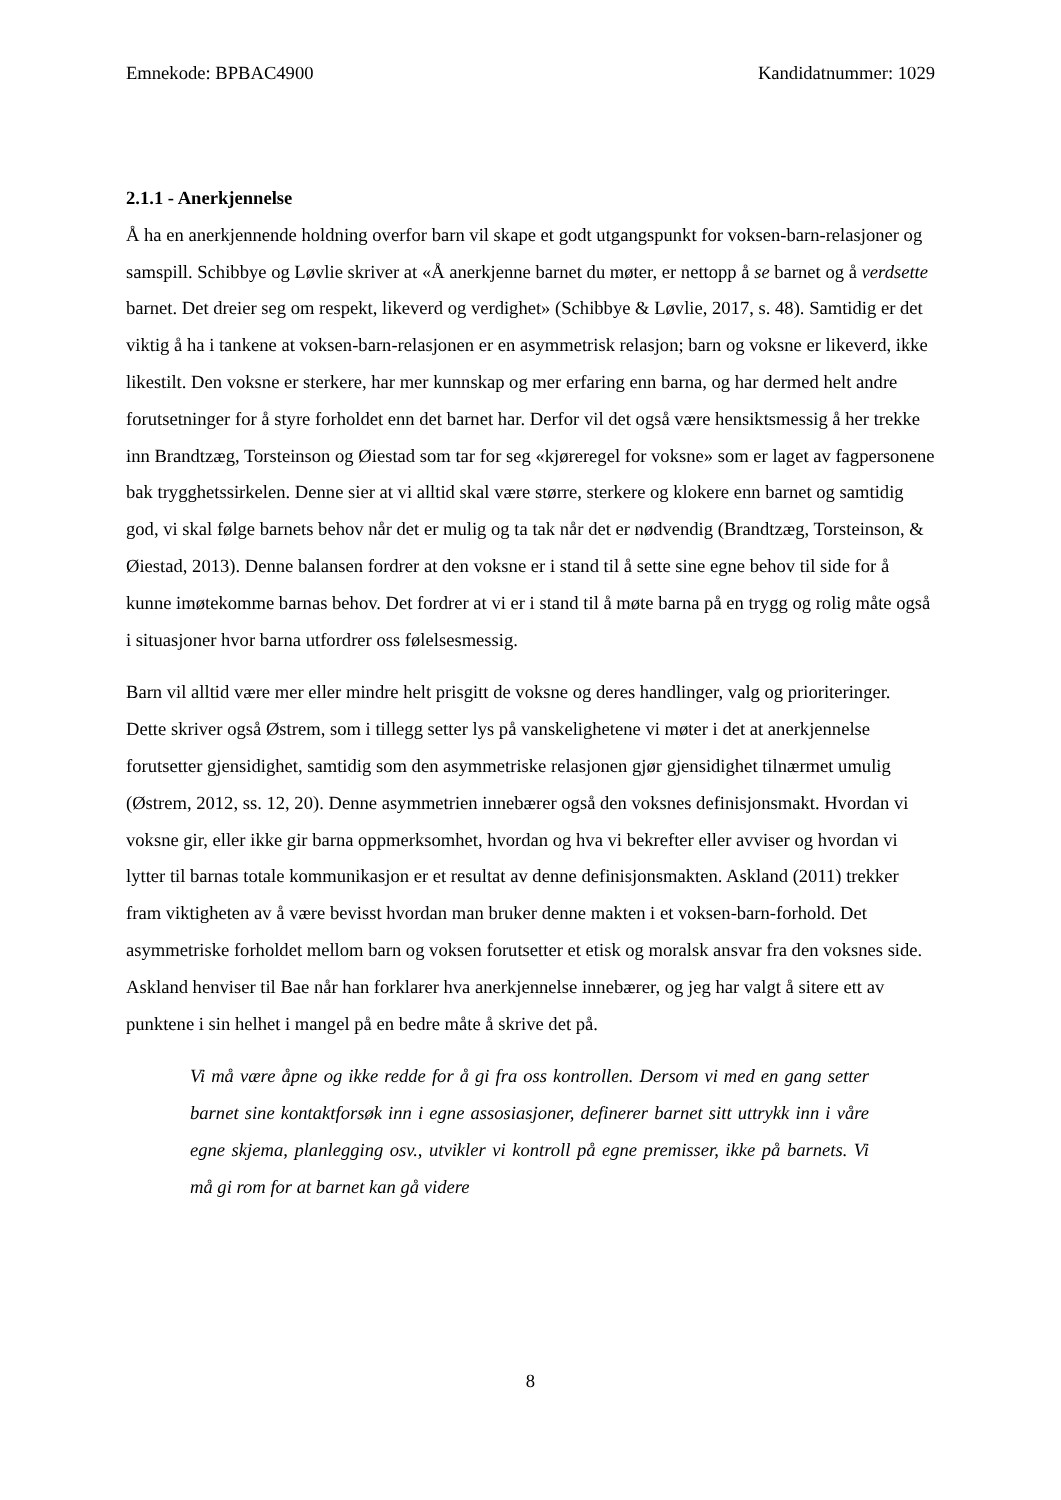Emnekode: BPBAC4900 Kandidatnummer: 1029
2.1.1 - Anerkjennelse
Å ha en anerkjennende holdning overfor barn vil skape et godt utgangspunkt for voksen-barn-relasjoner og samspill. Schibbye og Løvlie skriver at «Å anerkjenne barnet du møter, er nettopp å se barnet og å verdsette barnet. Det dreier seg om respekt, likeverd og verdighet» (Schibbye & Løvlie, 2017, s. 48). Samtidig er det viktig å ha i tankene at voksen-barn-relasjonen er en asymmetrisk relasjon; barn og voksne er likeverd, ikke likestilt. Den voksne er sterkere, har mer kunnskap og mer erfaring enn barna, og har dermed helt andre forutsetninger for å styre forholdet enn det barnet har. Derfor vil det også være hensiktsmessig å her trekke inn Brandtzæg, Torsteinson og Øiestad som tar for seg «kjøreregel for voksne» som er laget av fagpersonene bak trygghetssirkelen. Denne sier at vi alltid skal være større, sterkere og klokere enn barnet og samtidig god, vi skal følge barnets behov når det er mulig og ta tak når det er nødvendig (Brandtzæg, Torsteinson, & Øiestad, 2013). Denne balansen fordrer at den voksne er i stand til å sette sine egne behov til side for å kunne imøtekomme barnas behov. Det fordrer at vi er i stand til å møte barna på en trygg og rolig måte også i situasjoner hvor barna utfordrer oss følelsesmessig.
Barn vil alltid være mer eller mindre helt prisgitt de voksne og deres handlinger, valg og prioriteringer. Dette skriver også Østrem, som i tillegg setter lys på vanskelighetene vi møter i det at anerkjennelse forutsetter gjensidighet, samtidig som den asymmetriske relasjonen gjør gjensidighet tilnærmet umulig (Østrem, 2012, ss. 12, 20). Denne asymmetrien innebærer også den voksnes definisjonsmakt. Hvordan vi voksne gir, eller ikke gir barna oppmerksomhet, hvordan og hva vi bekrefter eller avviser og hvordan vi lytter til barnas totale kommunikasjon er et resultat av denne definisjonsmakten. Askland (2011) trekker fram viktigheten av å være bevisst hvordan man bruker denne makten i et voksen-barn-forhold. Det asymmetriske forholdet mellom barn og voksen forutsetter et etisk og moralsk ansvar fra den voksnes side. Askland henviser til Bae når han forklarer hva anerkjennelse innebærer, og jeg har valgt å sitere ett av punktene i sin helhet i mangel på en bedre måte å skrive det på.
Vi må være åpne og ikke redde for å gi fra oss kontrollen. Dersom vi med en gang setter barnet sine kontaktforsøk inn i egne assosiasjoner, definerer barnet sitt uttrykk inn i våre egne skjema, planlegging osv., utvikler vi kontroll på egne premisser, ikke på barnets. Vi må gi rom for at barnet kan gå videre
8